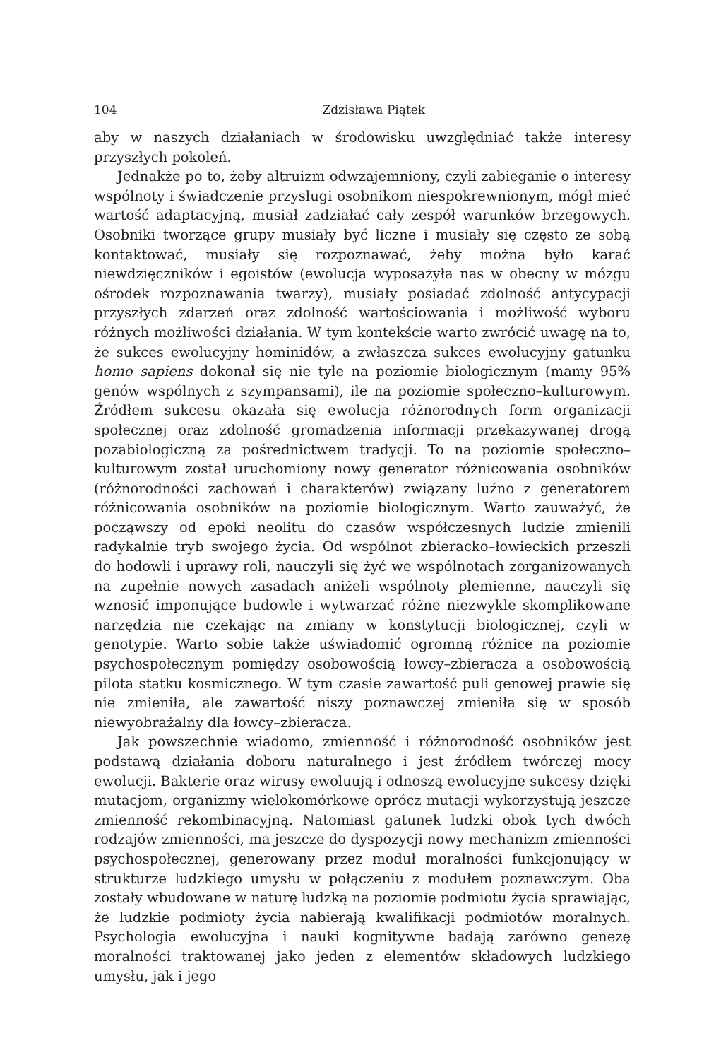104 Zdzisława Piątek
aby w naszych działaniach w środowisku uwzględniać także interesy przyszłych pokoleń.
Jednakże po to, żeby altruizm odwzajemniony, czyli zabieganie o interesy wspólnoty i świadczenie przysługi osobnikom niespokrewnionym, mógł mieć wartość adaptacyjną, musiał zadziałać cały zespół warunków brzegowych. Osobniki tworzące grupy musiały być liczne i musiały się często ze sobą kontaktować, musiały się rozpoznawać, żeby można było karać niewdzięczników i egoistów (ewolucja wyposażyła nas w obecny w mózgu ośrodek rozpoznawania twarzy), musiały posiadać zdolność antycypacji przyszłych zdarzeń oraz zdolność wartościowania i możliwość wyboru różnych możliwości działania. W tym kontekście warto zwrócić uwagę na to, że sukces ewolucyjny hominidów, a zwłaszcza sukces ewolucyjny gatunku homo sapiens dokonał się nie tyle na poziomie biologicznym (mamy 95% genów wspólnych z szympansami), ile na poziomie społeczno–kulturowym. Źródłem sukcesu okazała się ewolucja różnorodnych form organizacji społecznej oraz zdolność gromadzenia informacji przekazywanej drogą pozabiologiczną za pośrednictwem tradycji. To na poziomie społeczno–kulturowym został uruchomiony nowy generator różnicowania osobników (różnorodności zachowań i charakterów) związany luźno z generatorem różnicowania osobników na poziomie biologicznym. Warto zauważyć, że począwszy od epoki neolitu do czasów współczesnych ludzie zmienili radykalnie tryb swojego życia. Od wspólnot zbieracko–łowieckich przeszli do hodowli i uprawy roli, nauczyli się żyć we wspólnotach zorganizowanych na zupełnie nowych zasadach aniżeli wspólnoty plemienne, nauczyli się wznosić imponujące budowle i wytwarzać różne niezwykle skomplikowane narzędzia nie czekając na zmiany w konstytucji biologicznej, czyli w genotypie. Warto sobie także uświadomić ogromną różnice na poziomie psychospołecznym pomiędzy osobowością łowcy–zbieracza a osobowością pilota statku kosmicznego. W tym czasie zawartość puli genowej prawie się nie zmieniła, ale zawartość niszy poznawczej zmieniła się w sposób niewyobrażalny dla łowcy–zbieracza.
Jak powszechnie wiadomo, zmienność i różnorodność osobników jest podstawą działania doboru naturalnego i jest źródłem twórczej mocy ewolucji. Bakterie oraz wirusy ewoluują i odnoszą ewolucyjne sukcesy dzięki mutacjom, organizmy wielokomórkowe oprócz mutacji wykorzystują jeszcze zmienność rekombinacyjną. Natomiast gatunek ludzki obok tych dwóch rodzajów zmienności, ma jeszcze do dyspozycji nowy mechanizm zmienności psychospołecznej, generowany przez moduł moralności funkcjonujący w strukturze ludzkiego umysłu w połączeniu z modułem poznawczym. Oba zostały wbudowane w naturę ludzką na poziomie podmiotu życia sprawiając, że ludzkie podmioty życia nabierają kwalifikacji podmiotów moralnych. Psychologia ewolucyjna i nauki kognitywne badają zarówno genezę moralności traktowanej jako jeden z elementów składowych ludzkiego umysłu, jak i jego